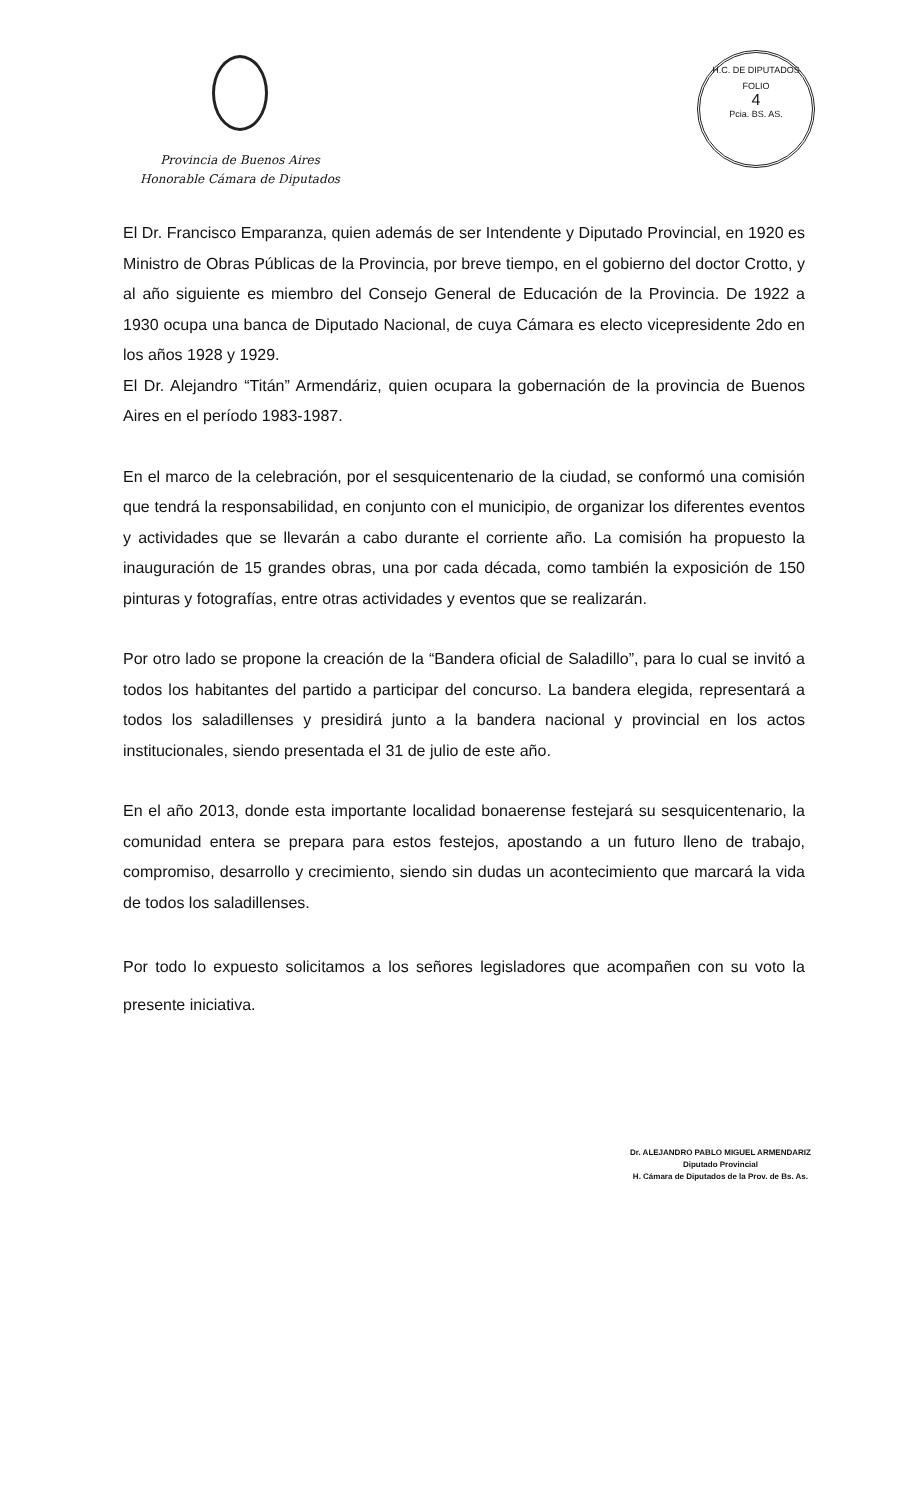Provincia de Buenos Aires
Honorable Cámara de Diputados
H.C. DE DIPUTADOS
FOLIO
4
Pcia. BS. AS.
El Dr. Francisco Emparanza, quien además de ser Intendente y Diputado Provincial, en 1920 es Ministro de Obras Públicas de la Provincia, por breve tiempo, en el gobierno del doctor Crotto, y al año siguiente es miembro del Consejo General de Educación de la Provincia. De 1922 a 1930 ocupa una banca de Diputado Nacional, de cuya Cámara es electo vicepresidente 2do en los años 1928 y 1929.
El Dr. Alejandro “Titán” Armendáriz, quien ocupara la gobernación de la provincia de Buenos Aires en el período 1983-1987.
En el marco de la celebración, por el sesquicentenario de la ciudad, se conformó una comisión que tendrá la responsabilidad, en conjunto con el municipio, de organizar los diferentes eventos y actividades que se llevarán a cabo durante el corriente año. La comisión ha propuesto la inauguración de 15 grandes obras, una por cada década, como también la exposición de 150 pinturas y fotografías, entre otras actividades y eventos que se realizarán.
Por otro lado se propone la creación de la “Bandera oficial de Saladillo”, para lo cual se invitó a todos los habitantes del partido a participar del concurso. La bandera elegida, representará a todos los saladillenses y presidirá junto a la bandera nacional y provincial en los actos institucionales, siendo presentada el 31 de julio de este año.
En el año 2013, donde esta importante localidad bonaerense festejará su sesquicentenario, la comunidad entera se prepara para estos festejos, apostando a un futuro lleno de trabajo, compromiso, desarrollo y crecimiento, siendo sin dudas un acontecimiento que marcará la vida de todos los saladillenses.
Por todo lo expuesto solicitamos a los señores legisladores que acompañen con su voto la presente iniciativa.
Dr. ALEJANDRO PABLO MIGUEL ARMENDARIZ
Diputado Provincial
H. Cámara de Diputados de la Prov. de Bs. As.